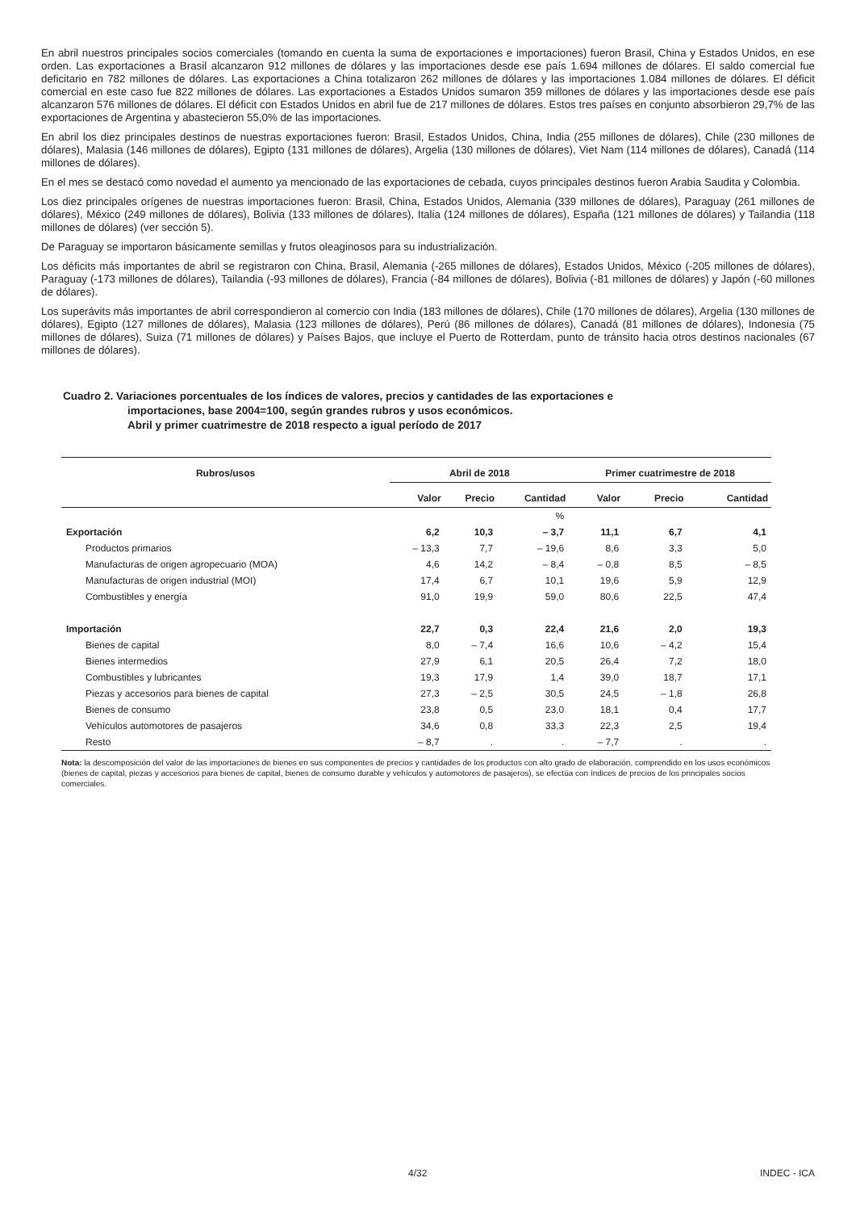En abril nuestros principales socios comerciales (tomando en cuenta la suma de exportaciones e importaciones) fueron Brasil, China y Estados Unidos, en ese orden. Las exportaciones a Brasil alcanzaron 912 millones de dólares y las importaciones desde ese país 1.694 millones de dólares. El saldo comercial fue deficitario en 782 millones de dólares. Las exportaciones a China totalizaron 262 millones de dólares y las importaciones 1.084 millones de dólares. El déficit comercial en este caso fue 822 millones de dólares. Las exportaciones a Estados Unidos sumaron 359 millones de dólares y las importaciones desde ese país alcanzaron 576 millones de dólares. El déficit con Estados Unidos en abril fue de 217 millones de dólares. Estos tres países en conjunto absorbieron 29,7% de las exportaciones de Argentina y abastecieron 55,0% de las importaciones.
En abril los diez principales destinos de nuestras exportaciones fueron: Brasil, Estados Unidos, China, India (255 millones de dólares), Chile (230 millones de dólares), Malasia (146 millones de dólares), Egipto (131 millones de dólares), Argelia (130 millones de dólares), Viet Nam (114 millones de dólares), Canadá (114 millones de dólares).
En el mes se destacó como novedad el aumento ya mencionado de las exportaciones de cebada, cuyos principales destinos fueron Arabia Saudita y Colombia.
Los diez principales orígenes de nuestras importaciones fueron: Brasil, China, Estados Unidos, Alemania (339 millones de dólares), Paraguay (261 millones de dólares), México (249 millones de dólares), Bolivia (133 millones de dólares), Italia (124 millones de dólares), España (121 millones de dólares) y Tailandia (118 millones de dólares) (ver sección 5).
De Paraguay se importaron básicamente semillas y frutos oleaginosos para su industrialización.
Los déficits más importantes de abril se registraron con China, Brasil, Alemania (-265 millones de dólares), Estados Unidos, México (-205 millones de dólares), Paraguay (-173 millones de dólares), Tailandia (-93 millones de dólares), Francia (-84 millones de dólares), Bolivia (-81 millones de dólares) y Japón (-60 millones de dólares).
Los superávits más importantes de abril correspondieron al comercio con India (183 millones de dólares), Chile (170 millones de dólares), Argelia (130 millones de dólares), Egipto (127 millones de dólares), Malasia (123 millones de dólares), Perú (86 millones de dólares), Canadá (81 millones de dólares), Indonesia (75 millones de dólares), Suiza (71 millones de dólares) y Países Bajos, que incluye el Puerto de Rotterdam, punto de tránsito hacia otros destinos nacionales (67 millones de dólares).
Cuadro 2. Variaciones porcentuales de los índices de valores, precios y cantidades de las exportaciones e
importaciones, base 2004=100, según grandes rubros y usos económicos.
Abril y primer cuatrimestre de 2018 respecto a igual período de 2017
| Rubros/usos | Abril de 2018 | | | Primer cuatrimestre de 2018 | | |
| --- | --- | --- | --- | --- | --- | --- |
| | Valor | Precio | Cantidad | Valor | Precio | Cantidad |
| | % | | | | | |
| Exportación | 6,2 | 10,3 | – 3,7 | 11,1 | 6,7 | 4,1 |
| Productos primarios | – 13,3 | 7,7 | – 19,6 | 8,6 | 3,3 | 5,0 |
| Manufacturas de origen agropecuario (MOA) | 4,6 | 14,2 | – 8,4 | – 0,8 | 8,5 | – 8,5 |
| Manufacturas de origen industrial (MOI) | 17,4 | 6,7 | 10,1 | 19,6 | 5,9 | 12,9 |
| Combustibles y energía | 91,0 | 19,9 | 59,0 | 80,6 | 22,5 | 47,4 |
| Importación | 22,7 | 0,3 | 22,4 | 21,6 | 2,0 | 19,3 |
| Bienes de capital | 8,0 | – 7,4 | 16,6 | 10,6 | – 4,2 | 15,4 |
| Bienes intermedios | 27,9 | 6,1 | 20,5 | 26,4 | 7,2 | 18,0 |
| Combustibles y lubricantes | 19,3 | 17,9 | 1,4 | 39,0 | 18,7 | 17,1 |
| Piezas y accesorios para bienes de capital | 27,3 | – 2,5 | 30,5 | 24,5 | – 1,8 | 26,8 |
| Bienes de consumo | 23,8 | 0,5 | 23,0 | 18,1 | 0,4 | 17,7 |
| Vehículos automotores de pasajeros | 34,6 | 0,8 | 33,3 | 22,3 | 2,5 | 19,4 |
| Resto | – 8,7 | . | . | – 7,7 | . | . |
Nota: la descomposición del valor de las importaciones de bienes en sus componentes de precios y cantidades de los productos con alto grado de elaboración, comprendido en los usos económicos (bienes de capital, piezas y accesorios para bienes de capital, bienes de consumo durable y vehículos y automotores de pasajeros), se efectúa con índices de precios de los principales socios comerciales.
4/32 INDEC - ICA